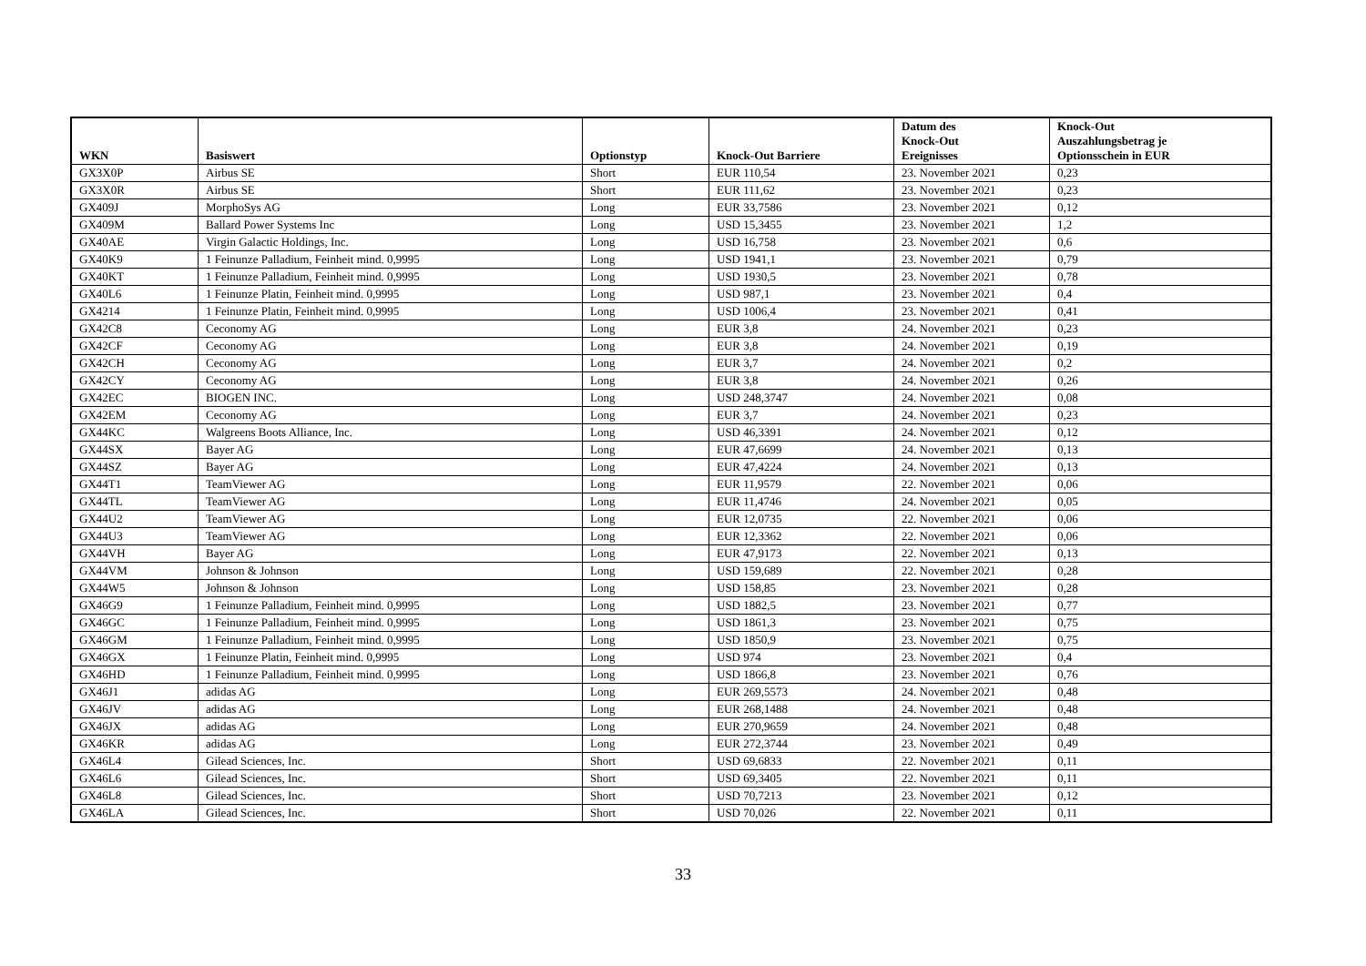| WKN | Basiswert | Optionstyp | Knock-Out Barriere | Datum des Knock-Out Ereignisses | Knock-Out Auszahlungsbetrag je Optionsschein in EUR |
| --- | --- | --- | --- | --- | --- |
| GX3X0P | Airbus SE | Short | EUR 110,54 | 23. November 2021 | 0,23 |
| GX3X0R | Airbus SE | Short | EUR 111,62 | 23. November 2021 | 0,23 |
| GX409J | MorphoSys AG | Long | EUR 33,7586 | 23. November 2021 | 0,12 |
| GX409M | Ballard Power Systems Inc | Long | USD 15,3455 | 23. November 2021 | 1,2 |
| GX40AE | Virgin Galactic Holdings, Inc. | Long | USD 16,758 | 23. November 2021 | 0,6 |
| GX40K9 | 1 Feinunze Palladium, Feinheit mind. 0,9995 | Long | USD 1941,1 | 23. November 2021 | 0,79 |
| GX40KT | 1 Feinunze Palladium, Feinheit mind. 0,9995 | Long | USD 1930,5 | 23. November 2021 | 0,78 |
| GX40L6 | 1 Feinunze Platin, Feinheit mind. 0,9995 | Long | USD 987,1 | 23. November 2021 | 0,4 |
| GX4214 | 1 Feinunze Platin, Feinheit mind. 0,9995 | Long | USD 1006,4 | 23. November 2021 | 0,41 |
| GX42C8 | Ceconomy AG | Long | EUR 3,8 | 24. November 2021 | 0,23 |
| GX42CF | Ceconomy AG | Long | EUR 3,8 | 24. November 2021 | 0,19 |
| GX42CH | Ceconomy AG | Long | EUR 3,7 | 24. November 2021 | 0,2 |
| GX42CY | Ceconomy AG | Long | EUR 3,8 | 24. November 2021 | 0,26 |
| GX42EC | BIOGEN INC. | Long | USD 248,3747 | 24. November 2021 | 0,08 |
| GX42EM | Ceconomy AG | Long | EUR 3,7 | 24. November 2021 | 0,23 |
| GX44KC | Walgreens Boots Alliance, Inc. | Long | USD 46,3391 | 24. November 2021 | 0,12 |
| GX44SX | Bayer AG | Long | EUR 47,6699 | 24. November 2021 | 0,13 |
| GX44SZ | Bayer AG | Long | EUR 47,4224 | 24. November 2021 | 0,13 |
| GX44T1 | TeamViewer AG | Long | EUR 11,9579 | 22. November 2021 | 0,06 |
| GX44TL | TeamViewer AG | Long | EUR 11,4746 | 24. November 2021 | 0,05 |
| GX44U2 | TeamViewer AG | Long | EUR 12,0735 | 22. November 2021 | 0,06 |
| GX44U3 | TeamViewer AG | Long | EUR 12,3362 | 22. November 2021 | 0,06 |
| GX44VH | Bayer AG | Long | EUR 47,9173 | 22. November 2021 | 0,13 |
| GX44VM | Johnson & Johnson | Long | USD 159,689 | 22. November 2021 | 0,28 |
| GX44W5 | Johnson & Johnson | Long | USD 158,85 | 23. November 2021 | 0,28 |
| GX46G9 | 1 Feinunze Palladium, Feinheit mind. 0,9995 | Long | USD 1882,5 | 23. November 2021 | 0,77 |
| GX46GC | 1 Feinunze Palladium, Feinheit mind. 0,9995 | Long | USD 1861,3 | 23. November 2021 | 0,75 |
| GX46GM | 1 Feinunze Palladium, Feinheit mind. 0,9995 | Long | USD 1850,9 | 23. November 2021 | 0,75 |
| GX46GX | 1 Feinunze Platin, Feinheit mind. 0,9995 | Long | USD 974 | 23. November 2021 | 0,4 |
| GX46HD | 1 Feinunze Palladium, Feinheit mind. 0,9995 | Long | USD 1866,8 | 23. November 2021 | 0,76 |
| GX46J1 | adidas AG | Long | EUR 269,5573 | 24. November 2021 | 0,48 |
| GX46JV | adidas AG | Long | EUR 268,1488 | 24. November 2021 | 0,48 |
| GX46JX | adidas AG | Long | EUR 270,9659 | 24. November 2021 | 0,48 |
| GX46KR | adidas AG | Long | EUR 272,3744 | 23. November 2021 | 0,49 |
| GX46L4 | Gilead Sciences, Inc. | Short | USD 69,6833 | 22. November 2021 | 0,11 |
| GX46L6 | Gilead Sciences, Inc. | Short | USD 69,3405 | 22. November 2021 | 0,11 |
| GX46L8 | Gilead Sciences, Inc. | Short | USD 70,7213 | 23. November 2021 | 0,12 |
| GX46LA | Gilead Sciences, Inc. | Short | USD 70,026 | 22. November 2021 | 0,11 |
33